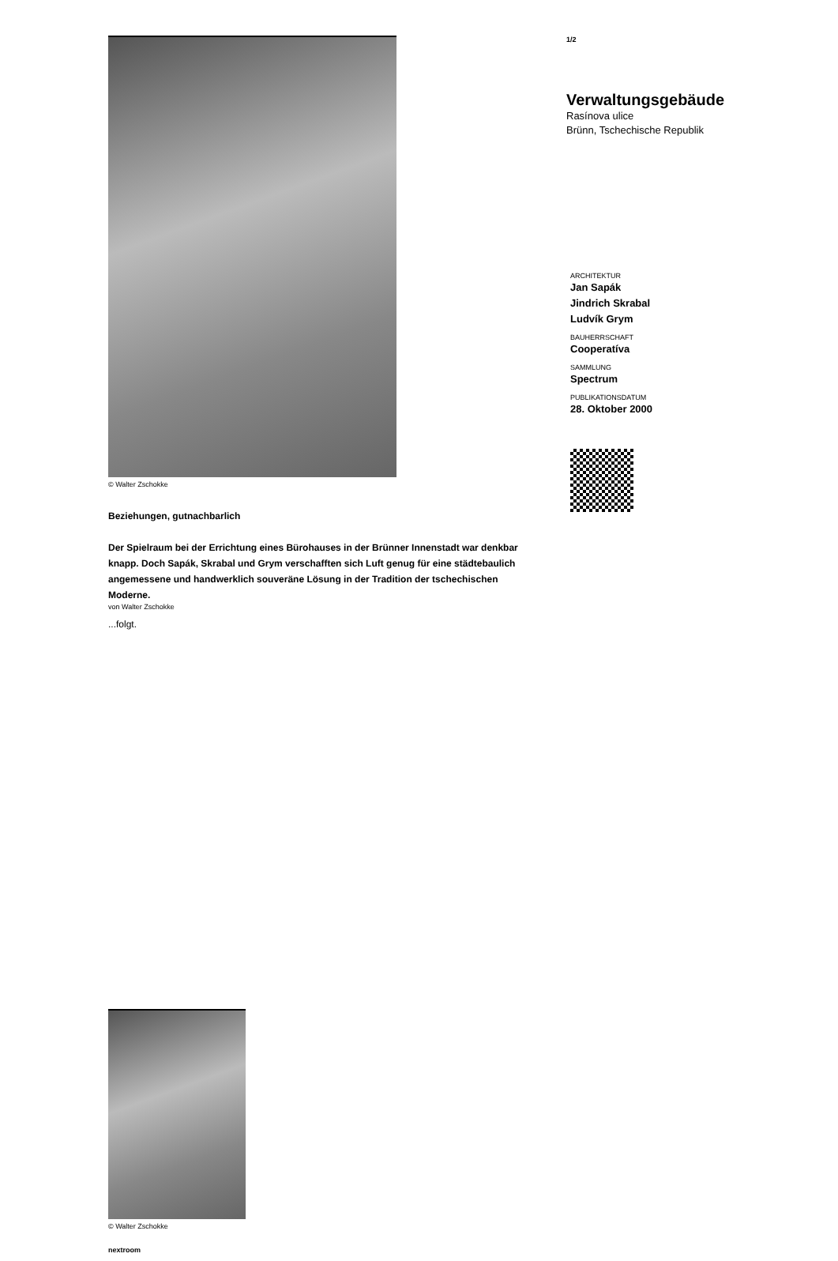© Walter Zschokke
Beziehungen, gutnachbarlich
Der Spielraum bei der Errichtung eines Bürohauses in der Brünner Innenstadt war denkbar knapp. Doch Sapák, Skrabal und Grym verschafften sich Luft genug für eine städtebaulich angemessene und handwerklich souveräne Lösung in der Tradition der tschechischen Moderne.
von Walter Zschokke
...folgt.
© Walter Zschokke
nextroom
1/2
Verwaltungsgebäude
Rasínova ulice
Brünn, Tschechische Republik
ARCHITEKTUR
Jan Sapák
Jindrich Skrabal
Ludvík Grym
BAUHERRSCHAFT
Cooperatíva
SAMMLUNG
Spectrum
PUBLIKATIONSDATUM
28. Oktober 2000